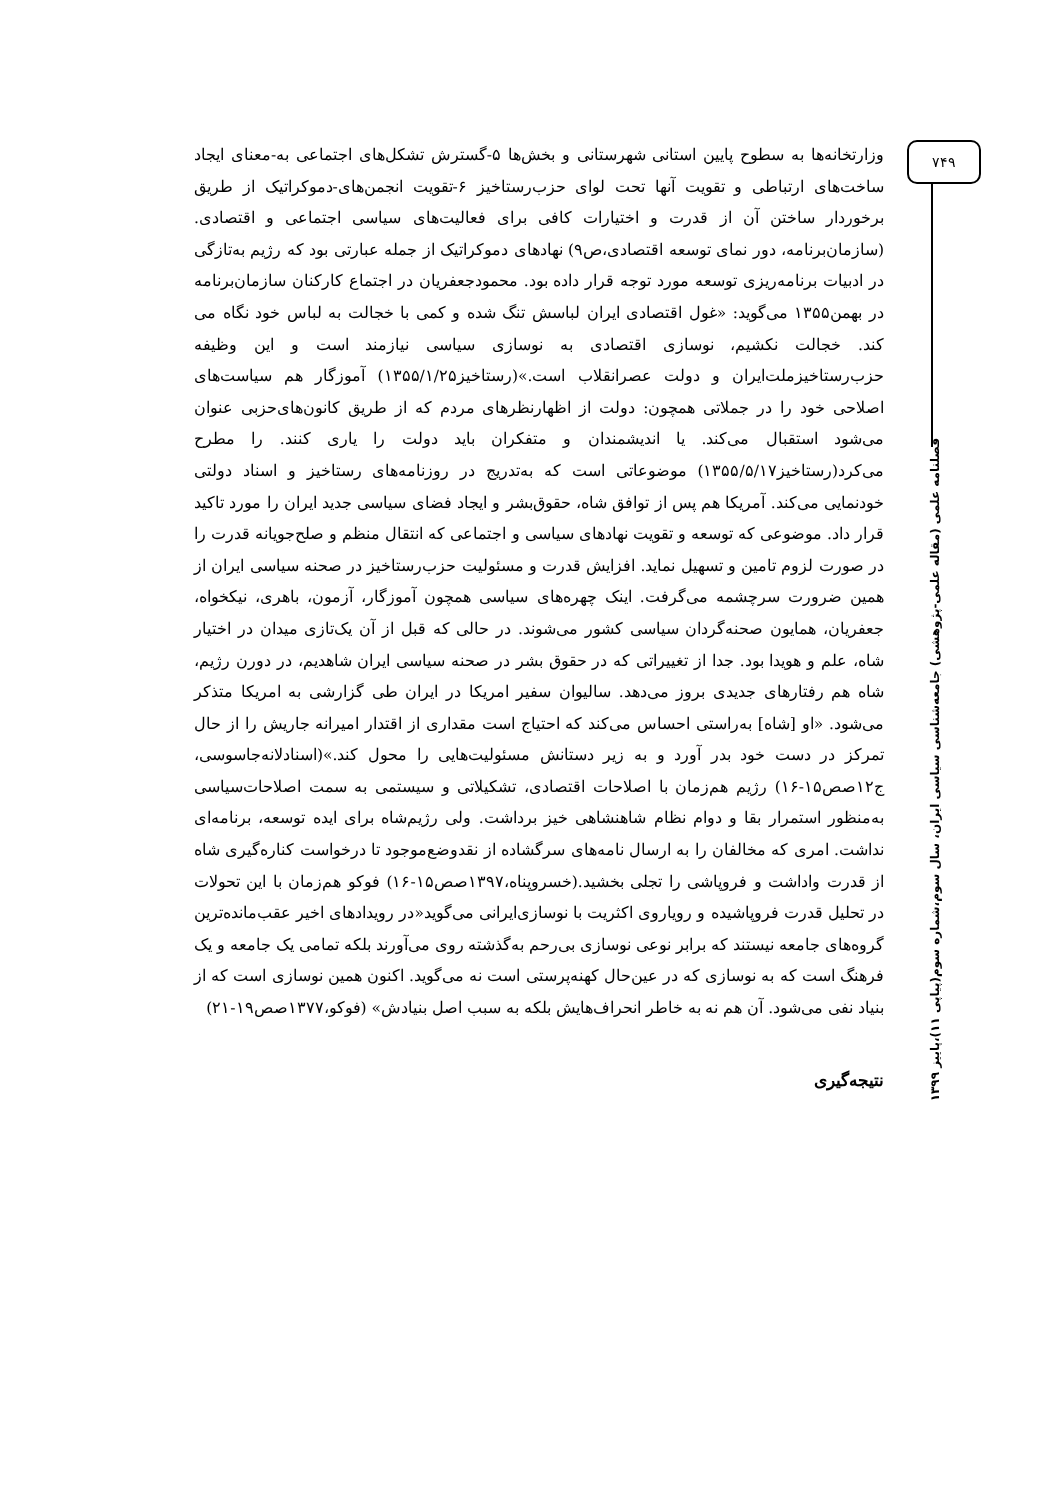۷۴۹
فصلنامه علمی (مقاله علمی-پژوهشی) جامعه‌شناسی سیاسی ایران، سال سوم،شماره سوم(پیاپی ۱۱)،پاییز ۱۳۹۹
وزارتخانه‌ها به سطوح پایین استانی شهرستانی و بخش‌ها ۵-گسترش تشکل‌های اجتماعی به-معنای ایجاد ساخت‌های ارتباطی و تقویت آنها تحت لوای حزب‌رستاخیز ۶-تقویت انجمن‌های-دموکراتیک از طریق برخوردار ساختن آن از قدرت و اختیارات کافی برای فعالیت‌های سیاسی اجتماعی و اقتصادی. (سازمان‌برنامه، دور نمای توسعه اقتصادی،ص۹) نهادهای دموکراتیک از جمله عبارتی بود که رژیم به‌تازگی در ادبیات برنامه‌ریزی توسعه مورد توجه قرار داده بود. محمودجعفریان در اجتماع کارکنان سازمان‌برنامه در بهمن۱۳۵۵ می‌گوید: «غول اقتصادی ایران لباسش تنگ شده و کمی با خجالت به لباس خود نگاه می کند. خجالت نکشیم، نوسازی اقتصادی به نوسازی سیاسی نیازمند است و این وظیفه حزب‌رستاخیزملت‌ایران و دولت عصرانقلاب است.»(رستاخیز۱۳۵۵/۱/۲۵) آموزگار هم سیاست‌های اصلاحی خود را در جملاتی همچون: دولت از اظهارنظرهای مردم که از طریق کانون‌های‌حزبی عنوان می‌شود استقبال می‌کند. یا اندیشمندان و متفکران باید دولت را یاری کنند. را مطرح می‌کرد(رستاخیز۱۳۵۵/۵/۱۷) موضوعاتی است که به‌تدریج در روزنامه‌های رستاخیز و اسناد دولتی خودنمایی می‌کند. آمریکا هم پس از توافق شاه، حقوق‌بشر و ایجاد فضای سیاسی جدید ایران را مورد تاکید قرار داد. موضوعی که توسعه و تقویت نهادهای سیاسی و اجتماعی که انتقال منظم و صلح‌جویانه قدرت را در صورت لزوم تامین و تسهیل نماید. افزایش قدرت و مسئولیت حزب‌رستاخیز در صحنه سیاسی ایران از همین ضرورت سرچشمه می‌گرفت. اینک چهره‌های سیاسی همچون آموزگار، آزمون، باهری، نیکخواه، جعفریان، همایون صحنه‌گردان سیاسی کشور می‌شوند. در حالی که قبل از آن یک‌تازی میدان در اختیار شاه، علم و هویدا بود. جدا از تغییراتی که در حقوق بشر در صحنه سیاسی ایران شاهدیم، در دورن رژیم، شاه هم رفتارهای جدیدی بروز می‌دهد. سالیوان سفیر امریکا در ایران طی گزارشی به امریکا متذکر می‌شود. «او [شاه] به‌راستی احساس می‌کند که احتیاج است مقداری از اقتدار امیرانه جاریش را از حال تمرکز در دست خود بدر آورد و به زیر دستانش مسئولیت‌هایی را محول کند.»(اسنادلانه‌جاسوسی، ج۱۲صص۱۵-۱۶) رژیم هم‌زمان با اصلاحات اقتصادی، تشکیلاتی و سیستمی به سمت اصلاحات‌سیاسی به‌منظور استمرار بقا و دوام نظام شاهنشاهی خیز برداشت. ولی رژیم‌شاه برای ایده توسعه، برنامه‌ای نداشت. امری که مخالفان را به ارسال نامه‌های سرگشاده از نقدوضع‌موجود تا درخواست کناره‌گیری شاه از قدرت واداشت و فروپاشی را تجلی بخشید.(خسروپناه،۱۳۹۷صص۱۵-۱۶) فوکو هم‌زمان با این تحولات در تحلیل قدرت فروپاشیده و رویاروی اکثریت با نوسازی‌ایرانی می‌گوید«در رویدادهای اخیر عقب‌مانده‌ترین گروه‌های جامعه نیستند که برابر نوعی نوسازی بی‌رحم به‌گذشته روی می‌آورند بلکه تمامی یک جامعه و یک فرهنگ است که به نوسازی که در عین‌حال کهنه‌پرستی است نه می‌گوید. اکنون همین نوسازی است که از بنیاد نفی می‌شود. آن هم نه به خاطر انحراف‌هایش بلکه به سبب اصل بنیادش» (فوکو،۱۳۷۷صص۱۹-۲۱)
نتیجه‌گیری